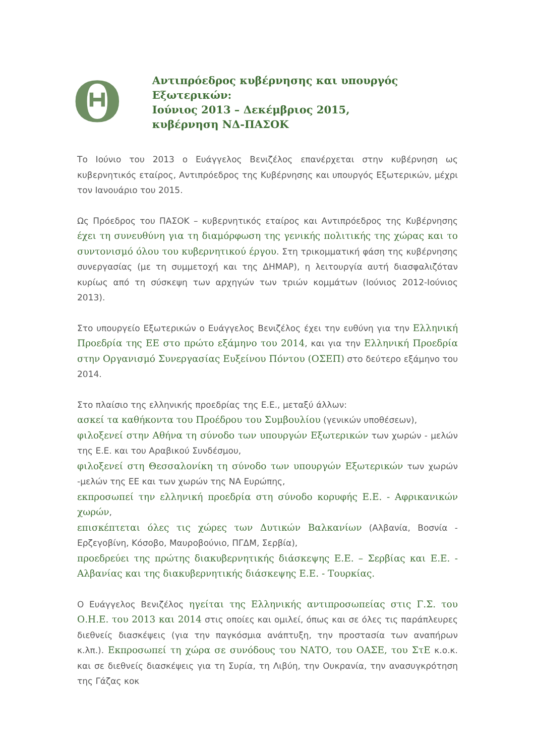Θ
Αντιπρόεδρος κυβέρνησης και υπουργός Εξωτερικών:
Ιούνιος 2013 – Δεκέμβριος 2015,
κυβέρνηση ΝΔ-ΠΑΣΟΚ
Το Ιούνιο του 2013 ο Ευάγγελος Βενιζέλος επανέρχεται στην κυβέρνηση ως κυβερνητικός εταίρος, Αντιπρόεδρος της Κυβέρνησης και υπουργός Εξωτερικών, μέχρι τον Ιανουάριο του 2015.
Ως Πρόεδρος του ΠΑΣΟΚ – κυβερνητικός εταίρος και Αντιπρόεδρος της Κυβέρνησης έχει τη συνευθύνη για τη διαμόρφωση της γενικής πολιτικής της χώρας και το συντονισμό όλου του κυβερνητικού έργου. Στη τρικομματική φάση της κυβέρνησης συνεργασίας (με τη συμμετοχή και της ΔΗΜΑΡ), η λειτουργία αυτή διασφαλιζόταν κυρίως από τη σύσκεψη των αρχηγών των τριών κομμάτων (Ιούνιος 2012-Ιούνιος 2013).
Στο υπουργείο Εξωτερικών ο Ευάγγελος Βενιζέλος έχει την ευθύνη για την Ελληνική Προεδρία της ΕΕ στο πρώτο εξάμηνο του 2014, και για την Ελληνική Προεδρία στην Οργανισμό Συνεργασίας Ευξείνου Πόντου (ΟΣΕΠ) στο δεύτερο εξάμηνο του 2014.
Στο πλαίσιο της ελληνικής προεδρίας της Ε.Ε., μεταξύ άλλων:
ασκεί τα καθήκοντα του Προέδρου του Συμβουλίου (γενικών υποθέσεων),
φιλοξενεί στην Αθήνα τη σύνοδο των υπουργών Εξωτερικών των χωρών - μελών της Ε.Ε. και του Αραβικού Συνδέσμου,
φιλοξενεί στη Θεσσαλονίκη τη σύνοδο των υπουργών Εξωτερικών των χωρών -μελών της ΕΕ και των χωρών της ΝΑ Ευρώπης,
εκπροσωπεί την ελληνική προεδρία στη σύνοδο κορυφής Ε.Ε. - Αφρικανικών χωρών,
επισκέπτεται όλες τις χώρες των Δυτικών Βαλκανίων (Αλβανία, Βοσνία - Ερζεγοβίνη, Κόσοβο, Μαυροβούνιο, ΠΓΔΜ, Σερβία),
προεδρεύει της πρώτης διακυβερνητικής διάσκεψης Ε.Ε. – Σερβίας και Ε.Ε. - Αλβανίας και της διακυβερνητικής διάσκεψης Ε.Ε. - Τουρκίας.
Ο Ευάγγελος Βενιζέλος ηγείται της Ελληνικής αντιπροσωπείας στις Γ.Σ. του Ο.Η.Ε. του 2013 και 2014 στις οποίες και ομιλεί, όπως και σε όλες τις παράπλευρες διεθνείς διασκέψεις (για την παγκόσμια ανάπτυξη, την προστασία των αναπήρων κ.λπ.). Εκπροσωπεί τη χώρα σε συνόδους του ΝΑΤΟ, του ΟΑΣΕ, του ΣτΕ κ.ο.κ. και σε διεθνείς διασκέψεις για τη Συρία, τη Λιβύη, την Ουκρανία, την ανασυγκρότηση της Γάζας κοκ